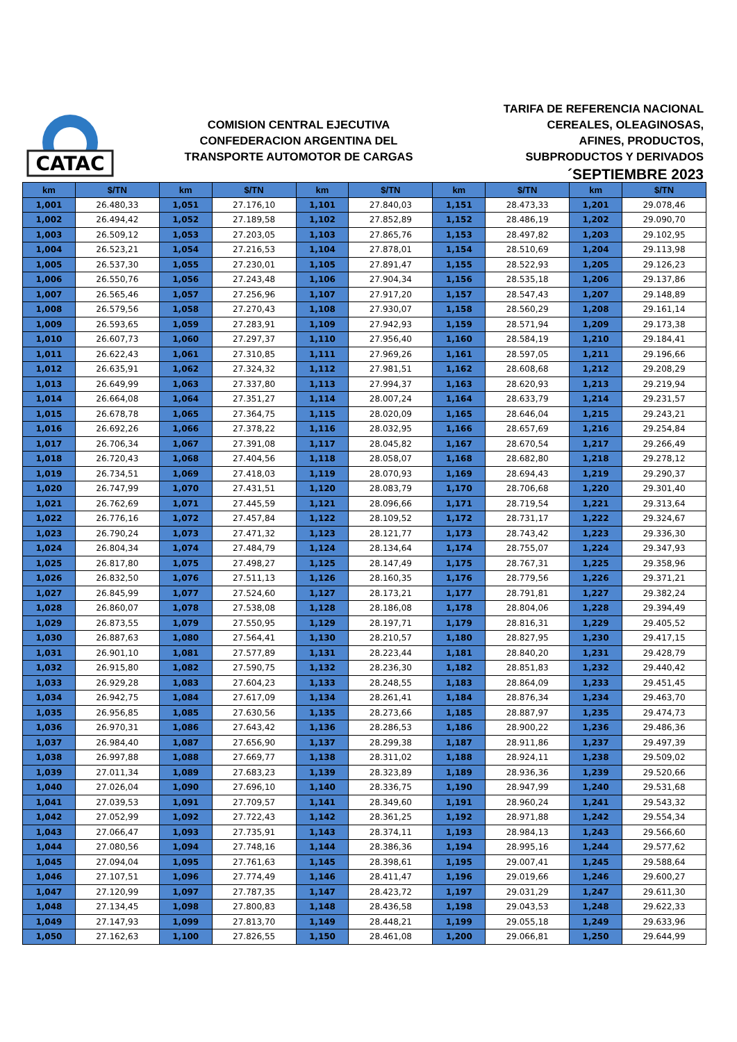CATAC
COMISION CENTRAL EJECUTIVA
CONFEDERACION ARGENTINA DEL
TRANSPORTE AUTOMOTOR DE CARGAS
TARIFA DE REFERENCIA NACIONAL
CEREALES, OLEAGINOSAS,
AFINES, PRODUCTOS,
SUBPRODUCTOS Y DERIVADOS
´SEPTIEMBRE 2023
| km | $/TN | km | $/TN | km | $/TN | km | $/TN | km | $/TN |
| --- | --- | --- | --- | --- | --- | --- | --- | --- | --- |
| 1,001 | 26.480,33 | 1,051 | 27.176,10 | 1,101 | 27.840,03 | 1,151 | 28.473,33 | 1,201 | 29.078,46 |
| 1,002 | 26.494,42 | 1,052 | 27.189,58 | 1,102 | 27.852,89 | 1,152 | 28.486,19 | 1,202 | 29.090,70 |
| 1,003 | 26.509,12 | 1,053 | 27.203,05 | 1,103 | 27.865,76 | 1,153 | 28.497,82 | 1,203 | 29.102,95 |
| 1,004 | 26.523,21 | 1,054 | 27.216,53 | 1,104 | 27.878,01 | 1,154 | 28.510,69 | 1,204 | 29.113,98 |
| 1,005 | 26.537,30 | 1,055 | 27.230,01 | 1,105 | 27.891,47 | 1,155 | 28.522,93 | 1,205 | 29.126,23 |
| 1,006 | 26.550,76 | 1,056 | 27.243,48 | 1,106 | 27.904,34 | 1,156 | 28.535,18 | 1,206 | 29.137,86 |
| 1,007 | 26.565,46 | 1,057 | 27.256,96 | 1,107 | 27.917,20 | 1,157 | 28.547,43 | 1,207 | 29.148,89 |
| 1,008 | 26.579,56 | 1,058 | 27.270,43 | 1,108 | 27.930,07 | 1,158 | 28.560,29 | 1,208 | 29.161,14 |
| 1,009 | 26.593,65 | 1,059 | 27.283,91 | 1,109 | 27.942,93 | 1,159 | 28.571,94 | 1,209 | 29.173,38 |
| 1,010 | 26.607,73 | 1,060 | 27.297,37 | 1,110 | 27.956,40 | 1,160 | 28.584,19 | 1,210 | 29.184,41 |
| 1,011 | 26.622,43 | 1,061 | 27.310,85 | 1,111 | 27.969,26 | 1,161 | 28.597,05 | 1,211 | 29.196,66 |
| 1,012 | 26.635,91 | 1,062 | 27.324,32 | 1,112 | 27.981,51 | 1,162 | 28.608,68 | 1,212 | 29.208,29 |
| 1,013 | 26.649,99 | 1,063 | 27.337,80 | 1,113 | 27.994,37 | 1,163 | 28.620,93 | 1,213 | 29.219,94 |
| 1,014 | 26.664,08 | 1,064 | 27.351,27 | 1,114 | 28.007,24 | 1,164 | 28.633,79 | 1,214 | 29.231,57 |
| 1,015 | 26.678,78 | 1,065 | 27.364,75 | 1,115 | 28.020,09 | 1,165 | 28.646,04 | 1,215 | 29.243,21 |
| 1,016 | 26.692,26 | 1,066 | 27.378,22 | 1,116 | 28.032,95 | 1,166 | 28.657,69 | 1,216 | 29.254,84 |
| 1,017 | 26.706,34 | 1,067 | 27.391,08 | 1,117 | 28.045,82 | 1,167 | 28.670,54 | 1,217 | 29.266,49 |
| 1,018 | 26.720,43 | 1,068 | 27.404,56 | 1,118 | 28.058,07 | 1,168 | 28.682,80 | 1,218 | 29.278,12 |
| 1,019 | 26.734,51 | 1,069 | 27.418,03 | 1,119 | 28.070,93 | 1,169 | 28.694,43 | 1,219 | 29.290,37 |
| 1,020 | 26.747,99 | 1,070 | 27.431,51 | 1,120 | 28.083,79 | 1,170 | 28.706,68 | 1,220 | 29.301,40 |
| 1,021 | 26.762,69 | 1,071 | 27.445,59 | 1,121 | 28.096,66 | 1,171 | 28.719,54 | 1,221 | 29.313,64 |
| 1,022 | 26.776,16 | 1,072 | 27.457,84 | 1,122 | 28.109,52 | 1,172 | 28.731,17 | 1,222 | 29.324,67 |
| 1,023 | 26.790,24 | 1,073 | 27.471,32 | 1,123 | 28.121,77 | 1,173 | 28.743,42 | 1,223 | 29.336,30 |
| 1,024 | 26.804,34 | 1,074 | 27.484,79 | 1,124 | 28.134,64 | 1,174 | 28.755,07 | 1,224 | 29.347,93 |
| 1,025 | 26.817,80 | 1,075 | 27.498,27 | 1,125 | 28.147,49 | 1,175 | 28.767,31 | 1,225 | 29.358,96 |
| 1,026 | 26.832,50 | 1,076 | 27.511,13 | 1,126 | 28.160,35 | 1,176 | 28.779,56 | 1,226 | 29.371,21 |
| 1,027 | 26.845,99 | 1,077 | 27.524,60 | 1,127 | 28.173,21 | 1,177 | 28.791,81 | 1,227 | 29.382,24 |
| 1,028 | 26.860,07 | 1,078 | 27.538,08 | 1,128 | 28.186,08 | 1,178 | 28.804,06 | 1,228 | 29.394,49 |
| 1,029 | 26.873,55 | 1,079 | 27.550,95 | 1,129 | 28.197,71 | 1,179 | 28.816,31 | 1,229 | 29.405,52 |
| 1,030 | 26.887,63 | 1,080 | 27.564,41 | 1,130 | 28.210,57 | 1,180 | 28.827,95 | 1,230 | 29.417,15 |
| 1,031 | 26.901,10 | 1,081 | 27.577,89 | 1,131 | 28.223,44 | 1,181 | 28.840,20 | 1,231 | 29.428,79 |
| 1,032 | 26.915,80 | 1,082 | 27.590,75 | 1,132 | 28.236,30 | 1,182 | 28.851,83 | 1,232 | 29.440,42 |
| 1,033 | 26.929,28 | 1,083 | 27.604,23 | 1,133 | 28.248,55 | 1,183 | 28.864,09 | 1,233 | 29.451,45 |
| 1,034 | 26.942,75 | 1,084 | 27.617,09 | 1,134 | 28.261,41 | 1,184 | 28.876,34 | 1,234 | 29.463,70 |
| 1,035 | 26.956,85 | 1,085 | 27.630,56 | 1,135 | 28.273,66 | 1,185 | 28.887,97 | 1,235 | 29.474,73 |
| 1,036 | 26.970,31 | 1,086 | 27.643,42 | 1,136 | 28.286,53 | 1,186 | 28.900,22 | 1,236 | 29.486,36 |
| 1,037 | 26.984,40 | 1,087 | 27.656,90 | 1,137 | 28.299,38 | 1,187 | 28.911,86 | 1,237 | 29.497,39 |
| 1,038 | 26.997,88 | 1,088 | 27.669,77 | 1,138 | 28.311,02 | 1,188 | 28.924,11 | 1,238 | 29.509,02 |
| 1,039 | 27.011,34 | 1,089 | 27.683,23 | 1,139 | 28.323,89 | 1,189 | 28.936,36 | 1,239 | 29.520,66 |
| 1,040 | 27.026,04 | 1,090 | 27.696,10 | 1,140 | 28.336,75 | 1,190 | 28.947,99 | 1,240 | 29.531,68 |
| 1,041 | 27.039,53 | 1,091 | 27.709,57 | 1,141 | 28.349,60 | 1,191 | 28.960,24 | 1,241 | 29.543,32 |
| 1,042 | 27.052,99 | 1,092 | 27.722,43 | 1,142 | 28.361,25 | 1,192 | 28.971,88 | 1,242 | 29.554,34 |
| 1,043 | 27.066,47 | 1,093 | 27.735,91 | 1,143 | 28.374,11 | 1,193 | 28.984,13 | 1,243 | 29.566,60 |
| 1,044 | 27.080,56 | 1,094 | 27.748,16 | 1,144 | 28.386,36 | 1,194 | 28.995,16 | 1,244 | 29.577,62 |
| 1,045 | 27.094,04 | 1,095 | 27.761,63 | 1,145 | 28.398,61 | 1,195 | 29.007,41 | 1,245 | 29.588,64 |
| 1,046 | 27.107,51 | 1,096 | 27.774,49 | 1,146 | 28.411,47 | 1,196 | 29.019,66 | 1,246 | 29.600,27 |
| 1,047 | 27.120,99 | 1,097 | 27.787,35 | 1,147 | 28.423,72 | 1,197 | 29.031,29 | 1,247 | 29.611,30 |
| 1,048 | 27.134,45 | 1,098 | 27.800,83 | 1,148 | 28.436,58 | 1,198 | 29.043,53 | 1,248 | 29.622,33 |
| 1,049 | 27.147,93 | 1,099 | 27.813,70 | 1,149 | 28.448,21 | 1,199 | 29.055,18 | 1,249 | 29.633,96 |
| 1,050 | 27.162,63 | 1,100 | 27.826,55 | 1,150 | 28.461,08 | 1,200 | 29.066,81 | 1,250 | 29.644,99 |